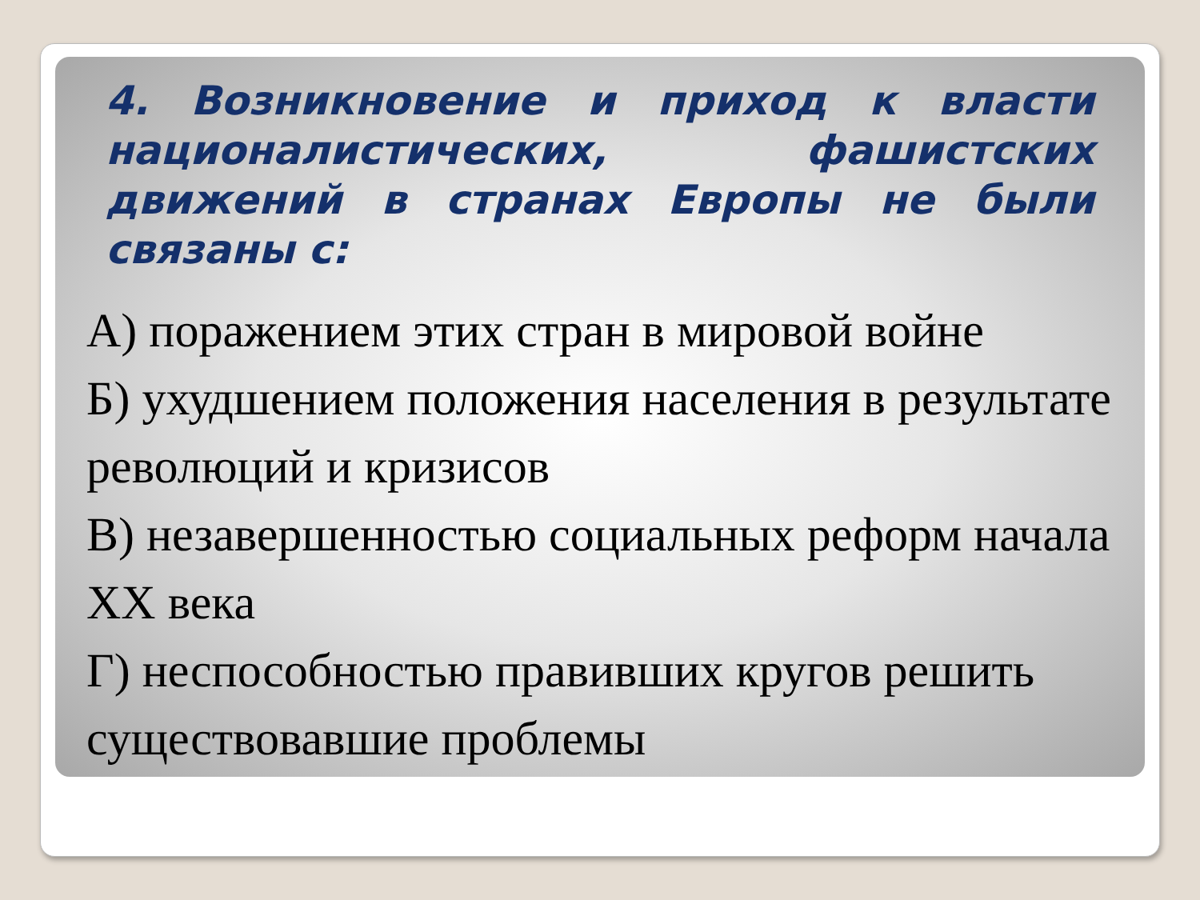4. Возникновение и приход к власти националистических, фашистских движений в странах Европы не были связаны с:
А) поражением этих стран в мировой войне
Б) ухудшением положения населения в результате революций и кризисов
В) незавершенностью социальных реформ начала XX века
Г) неспособностью правивших кругов решить существовавшие проблемы